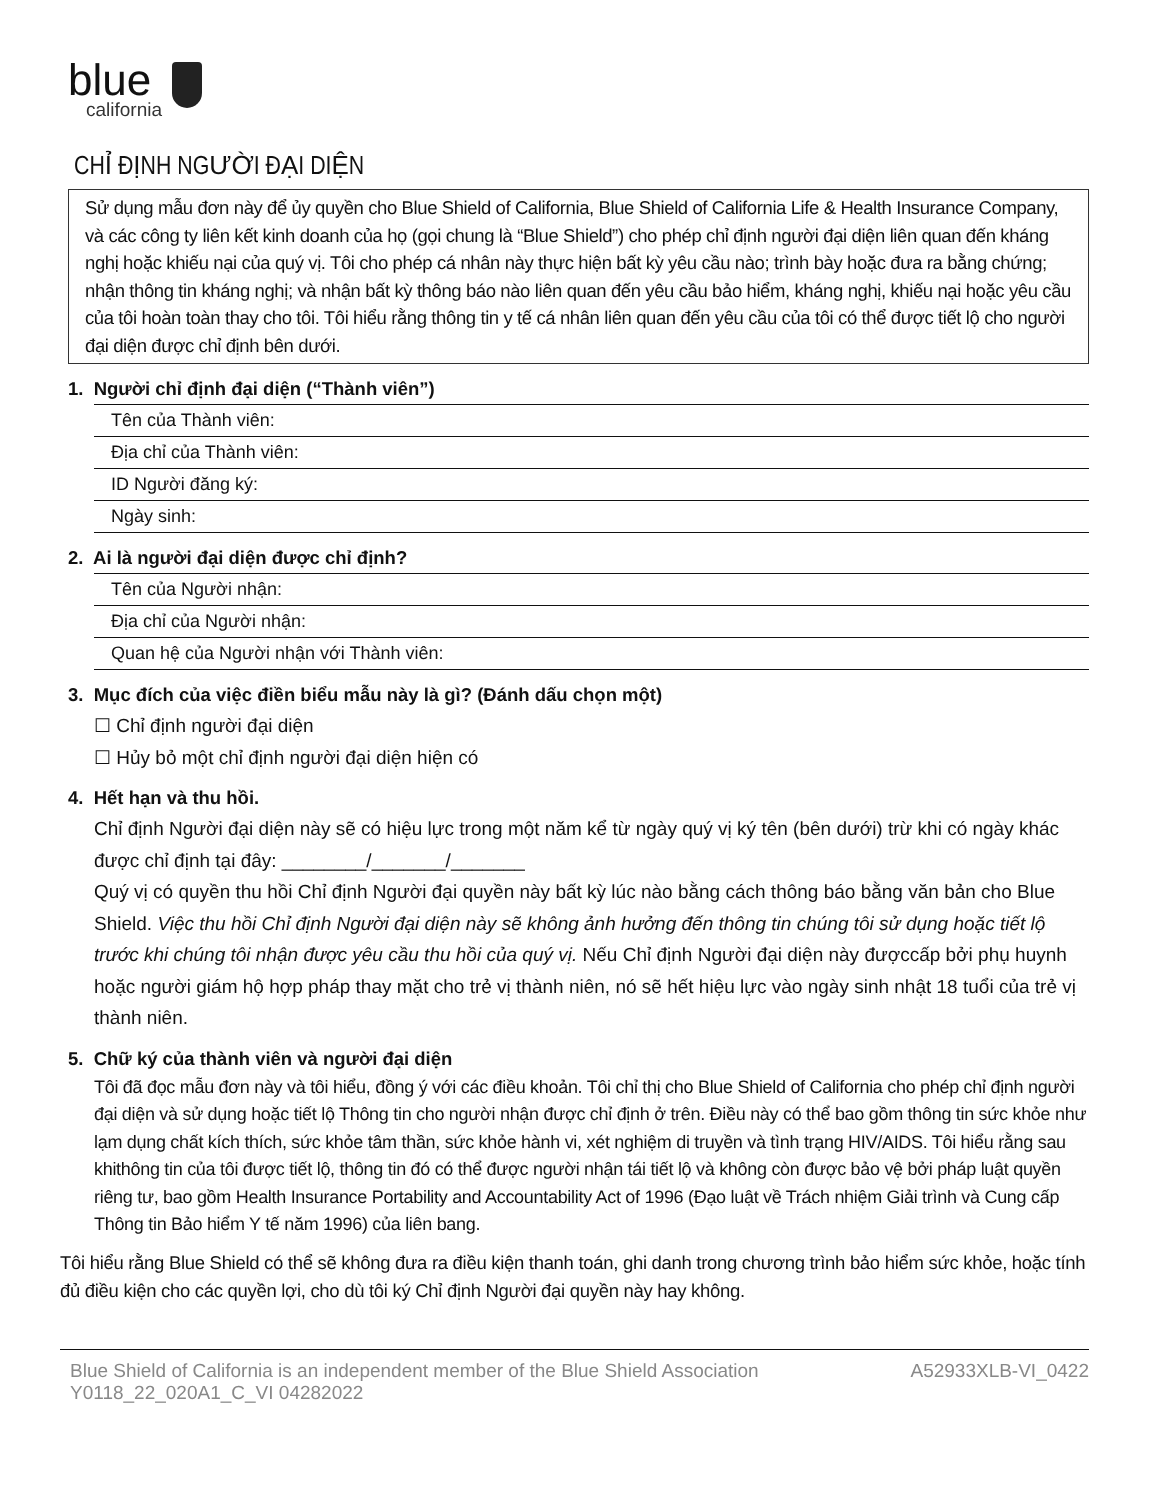blue
california
CHỈ ĐỊNH NGƯỜI ĐẠI DIỆN
Sử dụng mẫu đơn này để ủy quyền cho Blue Shield of California, Blue Shield of California Life & Health Insurance Company, và các công ty liên kết kinh doanh của họ (gọi chung là “Blue Shield”) cho phép chỉ định người đại diện liên quan đến kháng nghị hoặc khiếu nại của quý vị. Tôi cho phép cá nhân này thực hiện bất kỳ yêu cầu nào; trình bày hoặc đưa ra bằng chứng; nhận thông tin kháng nghị; và nhận bất kỳ thông báo nào liên quan đến yêu cầu bảo hiểm, kháng nghị, khiếu nại hoặc yêu cầu của tôi hoàn toàn thay cho tôi. Tôi hiểu rằng thông tin y tế cá nhân liên quan đến yêu cầu của tôi có thể được tiết lộ cho người đại diện được chỉ định bên dưới.
1. Người chỉ định đại diện (“Thành viên”)
Tên của Thành viên:
Địa chỉ của Thành viên:
ID Người đăng ký:
Ngày sinh:
2. Ai là người đại diện được chỉ định?
Tên của Người nhận:
Địa chỉ của Người nhận:
Quan hệ của Người nhận với Thành viên:
3. Mục đích của việc điền biểu mẫu này là gì? (Đánh dấu chọn một)
☐ Chỉ định người đại diện
☐ Hủy bỏ một chỉ định người đại diện hiện có
4. Hết hạn và thu hồi.
Chỉ định Người đại diện này sẽ có hiệu lực trong một năm kể từ ngày quý vị ký tên (bên dưới) trừ khi có ngày khác được chỉ định tại đây: ________/_______/_______
Quý vị có quyền thu hồi Chỉ định Người đại quyền này bất kỳ lúc nào bằng cách thông báo bằng văn bản cho Blue Shield. Việc thu hồi Chỉ định Người đại diện này sẽ không ảnh hưởng đến thông tin chúng tôi sử dụng hoặc tiết lộ trước khi chúng tôi nhận được yêu cầu thu hồi của quý vị. Nếu Chỉ định Người đại diện này đượccấp bởi phụ huynh hoặc người giám hộ hợp pháp thay mặt cho trẻ vị thành niên, nó sẽ hết hiệu lực vào ngày sinh nhật 18 tuổi của trẻ vị thành niên.
5. Chữ ký của thành viên và người đại diện
Tôi đã đọc mẫu đơn này và tôi hiểu, đồng ý với các điều khoản. Tôi chỉ thị cho Blue Shield of California cho phép chỉ định người đại diện và sử dụng hoặc tiết lộ Thông tin cho người nhận được chỉ định ở trên. Điều này có thể bao gồm thông tin sức khỏe như lạm dụng chất kích thích, sức khỏe tâm thần, sức khỏe hành vi, xét nghiệm di truyền và tình trạng HIV/AIDS. Tôi hiểu rằng sau khithông tin của tôi được tiết lộ, thông tin đó có thể được người nhận tái tiết lộ và không còn được bảo vệ bởi pháp luật quyền riêng tư, bao gồm Health Insurance Portability and Accountability Act of 1996 (Đạo luật về Trách nhiệm Giải trình và Cung cấp Thông tin Bảo hiểm Y tế năm 1996) của liên bang.
Tôi hiểu rằng Blue Shield có thể sẽ không đưa ra điều kiện thanh toán, ghi danh trong chương trình bảo hiểm sức khỏe, hoặc tính đủ điều kiện cho các quyền lợi, cho dù tôi ký Chỉ định Người đại quyền này hay không.
Blue Shield of California is an independent member of the Blue Shield Association
Y0118_22_020A1_C_VI 04282022
A52933XLB-VI_0422